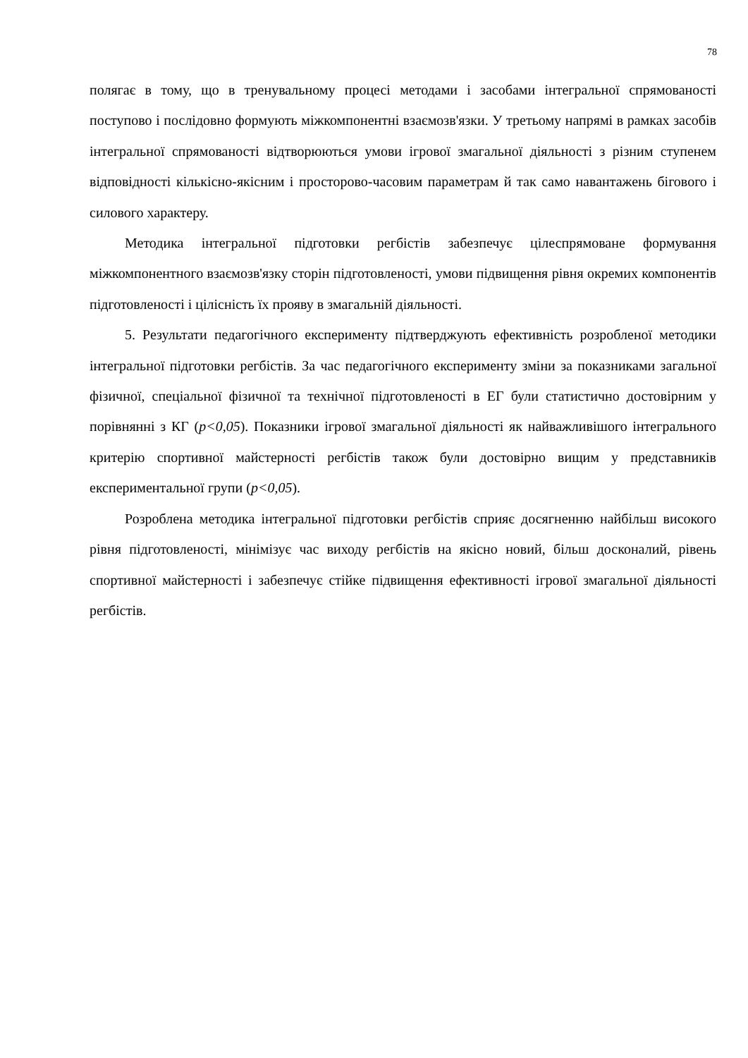78
полягає в тому, що в тренувальному процесі методами і засобами інтегральної спрямованості поступово і послідовно формують міжкомпонентні взаємозв'язки. У третьому напрямі в рамках засобів інтегральної спрямованості відтворюються умови ігрової змагальної діяльності з різним ступенем відповідності кількісно-якісним і просторово-часовим параметрам й так само навантажень бігового і силового характеру.
Методика інтегральної підготовки регбістів забезпечує цілеспрямоване формування міжкомпонентного взаємозв'язку сторін підготовленості, умови підвищення рівня окремих компонентів підготовленості і цілісність їх прояву в змагальній діяльності.
5. Результати педагогічного експерименту підтверджують ефективність розробленої методики інтегральної підготовки регбістів. За час педагогічного експерименту зміни за показниками загальної фізичної, спеціальної фізичної та технічної підготовленості в ЕГ були статистично достовірним у порівнянні з КГ (p<0,05). Показники ігрової змагальної діяльності як найважливішого інтегрального критерію спортивної майстерності регбістів також були достовірно вищим у представників експериментальної групи (p<0,05).
Розроблена методика інтегральної підготовки регбістів сприяє досягненню найбільш високого рівня підготовленості, мінімізує час виходу регбістів на якісно новий, більш досконалий, рівень спортивної майстерності і забезпечує стійке підвищення ефективності ігрової змагальної діяльності регбістів.